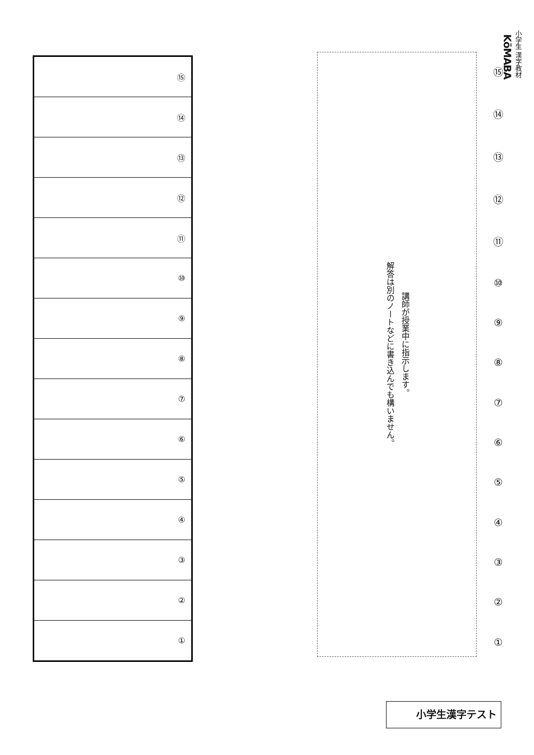小学生 漢字教材
KōMABA
⑮
⑭
⑬
⑫
⑪
⑩
⑨⑧⑦⑥⑤④③②①
講師が授業中に指示します。
解答は別のノートなどに書き込んでも構いません。
| ⑮ |
| ⑭ |
| ⑬ |
| ⑫ |
| ⑪ |
| ⑩ |
| ⑨ |
| ⑧ |
| ⑦ |
| ⑥ |
| ⑤ |
| ④ |
| ③ |
| ② |
| ① |
小学生漢字テスト